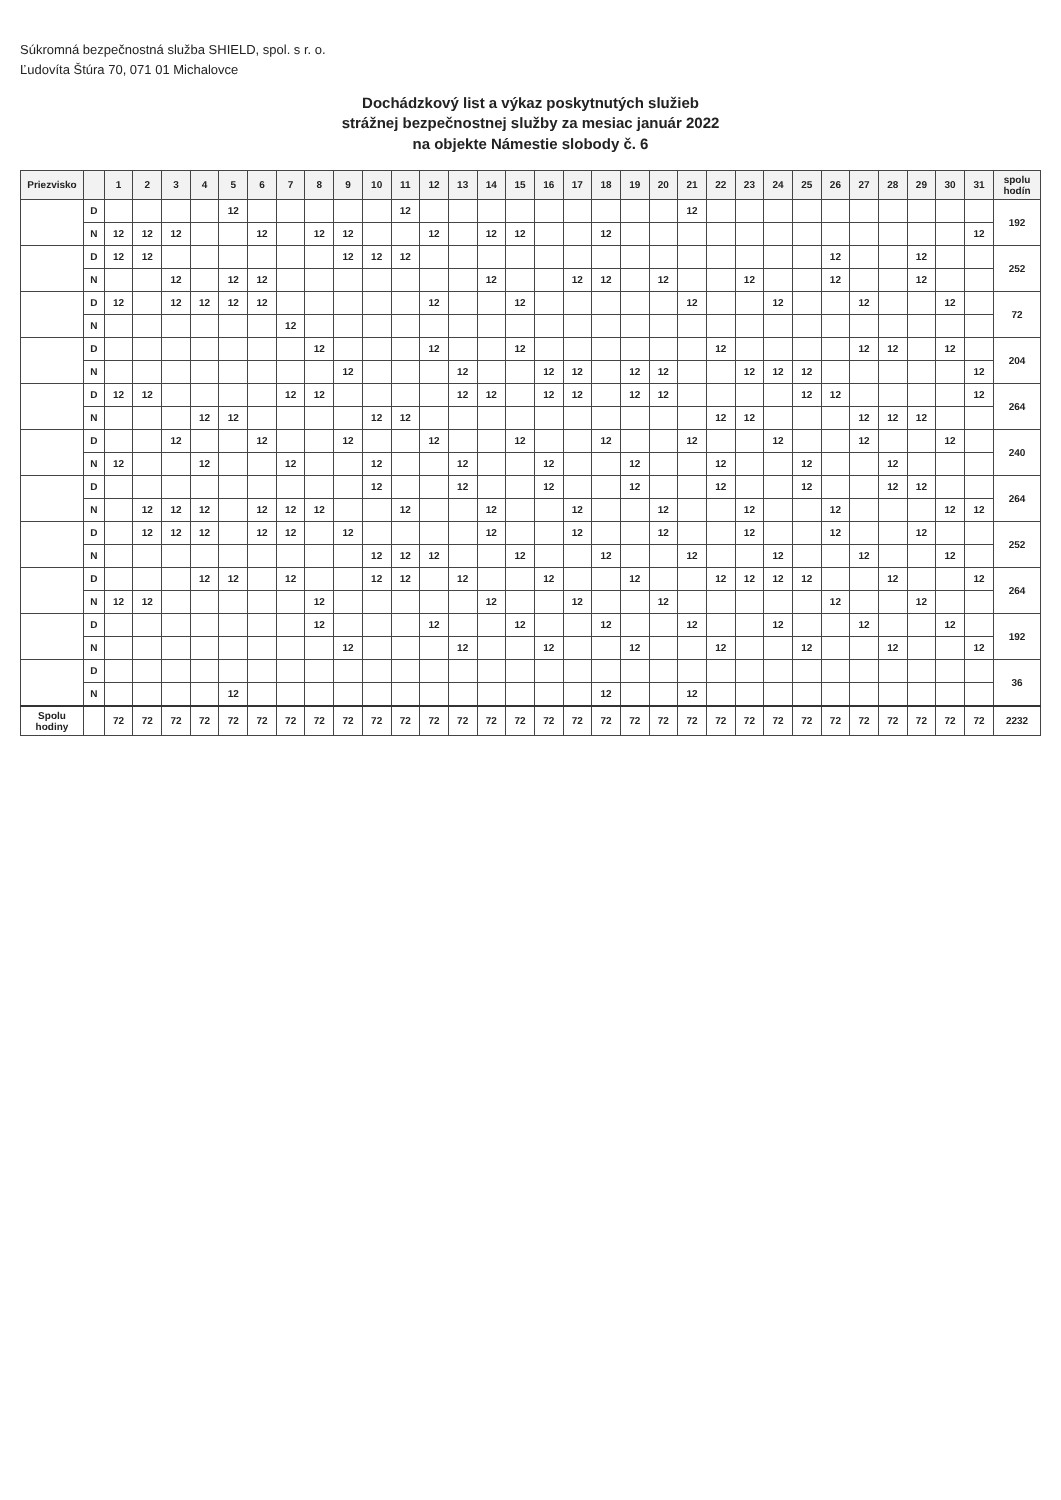Súkromná bezpečnostná služba SHIELD, spol. s r. o.
Ľudovíta Štúra 70, 071 01 Michalovce
Dochádzkový list a výkaz poskytnutých služieb
strážnej bezpečnostnej služby za mesiac január 2022
na objekte Námestie slobody č. 6
| Priezvisko | | 1 | 2 | 3 | 4 | 5 | 6 | 7 | 8 | 9 | 10 | 11 | 12 | 13 | 14 | 15 | 16 | 17 | 18 | 19 | 20 | 21 | 22 | 23 | 24 | 25 | 26 | 27 | 28 | 29 | 30 | 31 | spolu hodín |
| --- | --- | --- | --- | --- | --- | --- | --- | --- | --- | --- | --- | --- | --- | --- | --- | --- | --- | --- | --- | --- | --- | --- | --- | --- | --- | --- | --- | --- | --- | --- | --- | --- | --- |
| | D | | | | | 12 | | | | | | 12 | | | | | | | | | | 12 | | | | | | | | | | | 192 |
| | N | 12 | 12 | 12 | | | 12 | | 12 | 12 | | | 12 | | 12 | 12 | | | 12 | | | | | | | | | | | | | 12 | |
| | D | 12 | 12 | | | | | | | 12 | 12 | 12 | | | | | | | | | | | | | | | 12 | | | 12 | | | 252 |
| | N | | | 12 | | 12 | 12 | | | | | | | | 12 | | | 12 | 12 | | 12 | | | 12 | | | 12 | | | 12 | | | |
| | D | 12 | | 12 | 12 | 12 | 12 | | | | | | 12 | | | 12 | | | | | | 12 | | | 12 | | | 12 | | | 12 | | 72 |
| | N | | | | | | | 12 | | | | | | | | | | | | | | | | | | | | | | | | | |
| | D | | | | | | | | 12 | | | | 12 | | | 12 | | | | | | | 12 | | | | | 12 | 12 | | 12 | | 204 |
| | N | | | | | | | | | 12 | | | | 12 | | | 12 | 12 | | 12 | 12 | | | 12 | 12 | 12 | | | | | | 12 | |
| | D | 12 | 12 | | | | | 12 | 12 | | | | | 12 | 12 | | 12 | 12 | | 12 | 12 | | | | | 12 | 12 | | | | | 12 | 264 |
| | N | | | | 12 | 12 | | | | | 12 | 12 | | | | | | | | | | | 12 | 12 | | | | 12 | 12 | 12 | | | |
| | D | | | 12 | | | 12 | | | 12 | | | 12 | | | 12 | | | 12 | | | 12 | | | 12 | | | 12 | | | 12 | | 240 |
| | N | 12 | | | 12 | | | 12 | | | 12 | | | 12 | | | 12 | | | 12 | | | 12 | | | 12 | | | 12 | | | | |
| | D | | | | | | | | | | 12 | | | 12 | | | 12 | | | 12 | | | 12 | | | 12 | | | 12 | 12 | | | 264 |
| | N | | 12 | 12 | 12 | | 12 | 12 | 12 | | | 12 | | | 12 | | | 12 | | | 12 | | | 12 | | | 12 | | | | 12 | 12 | |
| | D | | 12 | 12 | 12 | | 12 | 12 | | 12 | | | | | 12 | | | 12 | | | 12 | | | 12 | | | 12 | | | 12 | | | 252 |
| | N | | | | | | | | | | 12 | 12 | 12 | | | 12 | | | 12 | | | 12 | | | 12 | | | 12 | | | 12 | | |
| | D | | | | 12 | 12 | | 12 | | | 12 | 12 | | 12 | | | 12 | | | 12 | | | 12 | 12 | 12 | 12 | | | 12 | | | 12 | 264 |
| | N | 12 | 12 | | | | | | 12 | | | | | | 12 | | | 12 | | | 12 | | | | | | 12 | | | 12 | | | |
| | D | | | | | | | | 12 | | | | 12 | | | 12 | | | 12 | | | 12 | | | 12 | | | 12 | | | 12 | | 192 |
| | N | | | | | | | | | 12 | | | | 12 | | | 12 | | | 12 | | | 12 | | | 12 | | | 12 | | | 12 | |
| | D | | | | | | | | | | | | | | | | | | | | | | | | | | | | | | | | 36 |
| | N | | | | | 12 | | | | | | | | | | | | | 12 | | | 12 | | | | | | | | | | | |
| Spolu hodiny | | 72 | 72 | 72 | 72 | 72 | 72 | 72 | 72 | 72 | 72 | 72 | 72 | 72 | 72 | 72 | 72 | 72 | 72 | 72 | 72 | 72 | 72 | 72 | 72 | 72 | 72 | 72 | 72 | 72 | 72 | 72 | 2232 |